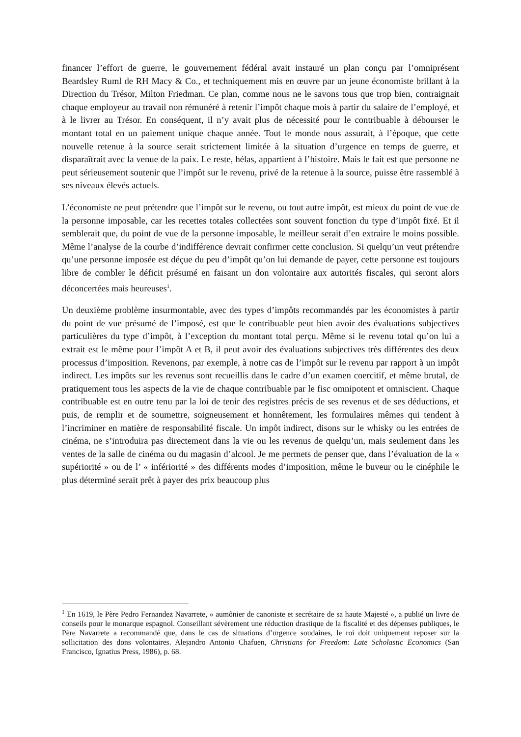financer l’effort de guerre, le gouvernement fédéral avait instauré un plan conçu par l’omniprésent Beardsley Ruml de RH Macy & Co., et techniquement mis en œuvre par un jeune économiste brillant à la Direction du Trésor, Milton Friedman. Ce plan, comme nous ne le savons tous que trop bien, contraignait chaque employeur au travail non rémunéré à retenir l’impôt chaque mois à partir du salaire de l’employé, et à le livrer au Trésor. En conséquent, il n’y avait plus de nécessité pour le contribuable à débourser le montant total en un paiement unique chaque année. Tout le monde nous assurait, à l’époque, que cette nouvelle retenue à la source serait strictement limitée à la situation d’urgence en temps de guerre, et disparaîtrait avec la venue de la paix. Le reste, hélas, appartient à l’histoire. Mais le fait est que personne ne peut sérieusement soutenir que l’impôt sur le revenu, privé de la retenue à la source, puisse être rassemblé à ses niveaux élevés actuels.
L’économiste ne peut prétendre que l’impôt sur le revenu, ou tout autre impôt, est mieux du point de vue de la personne imposable, car les recettes totales collectées sont souvent fonction du type d’impôt fixé. Et il semblerait que, du point de vue de la personne imposable, le meilleur serait d’en extraire le moins possible. Même l’analyse de la courbe d’indifférence devrait confirmer cette conclusion. Si quelqu’un veut prétendre qu’une personne imposée est déçue du peu d’impôt qu’on lui demande de payer, cette personne est toujours libre de combler le déficit présumé en faisant un don volontaire aux autorités fiscales, qui seront alors déconcertées mais heureuses<sup>1</sup>.
Un deuxième problème insurmontable, avec des types d’impôts recommandés par les économistes à partir du point de vue présumé de l’imposé, est que le contribuable peut bien avoir des évaluations subjectives particulières du type d’impôt, à l’exception du montant total perçu. Même si le revenu total qu’on lui a extrait est le même pour l’impôt A et B, il peut avoir des évaluations subjectives très différentes des deux processus d’imposition. Revenons, par exemple, à notre cas de l’impôt sur le revenu par rapport à un impôt indirect. Les impôts sur les revenus sont recueillis dans le cadre d’un examen coercitif, et même brutal, de pratiquement tous les aspects de la vie de chaque contribuable par le fisc omnipotent et omniscient. Chaque contribuable est en outre tenu par la loi de tenir des registres précis de ses revenus et de ses déductions, et puis, de remplir et de soumettre, soigneusement et honnêtement, les formulaires mêmes qui tendent à l’incriminer en matière de responsabilité fiscale. Un impôt indirect, disons sur le whisky ou les entrées de cinéma, ne s’introduira pas directement dans la vie ou les revenus de quelqu’un, mais seulement dans les ventes de la salle de cinéma ou du magasin d’alcool. Je me permets de penser que, dans l’évaluation de la « supériorité » ou de l’ « infériorité » des différents modes d’imposition, même le buveur ou le cinéphile le plus déterminé serait prêt à payer des prix beaucoup plus
<sup>1</sup> En 1619, le Père Pedro Fernandez Navarrete, « aumônier de canoniste et secrétaire de sa haute Majesté », a publié un livre de conseils pour le monarque espagnol. Conseillant sévèrement une réduction drastique de la fiscalité et des dépenses publiques, le Père Navarrete a recommandé que, dans le cas de situations d’urgence soudaines, le roi doit uniquement reposer sur la sollicitation des dons volontaires. Alejandro Antonio Chafuen, Christians for Freedom: Late Scholastic Economics (San Francisco, Ignatius Press, 1986), p. 68.